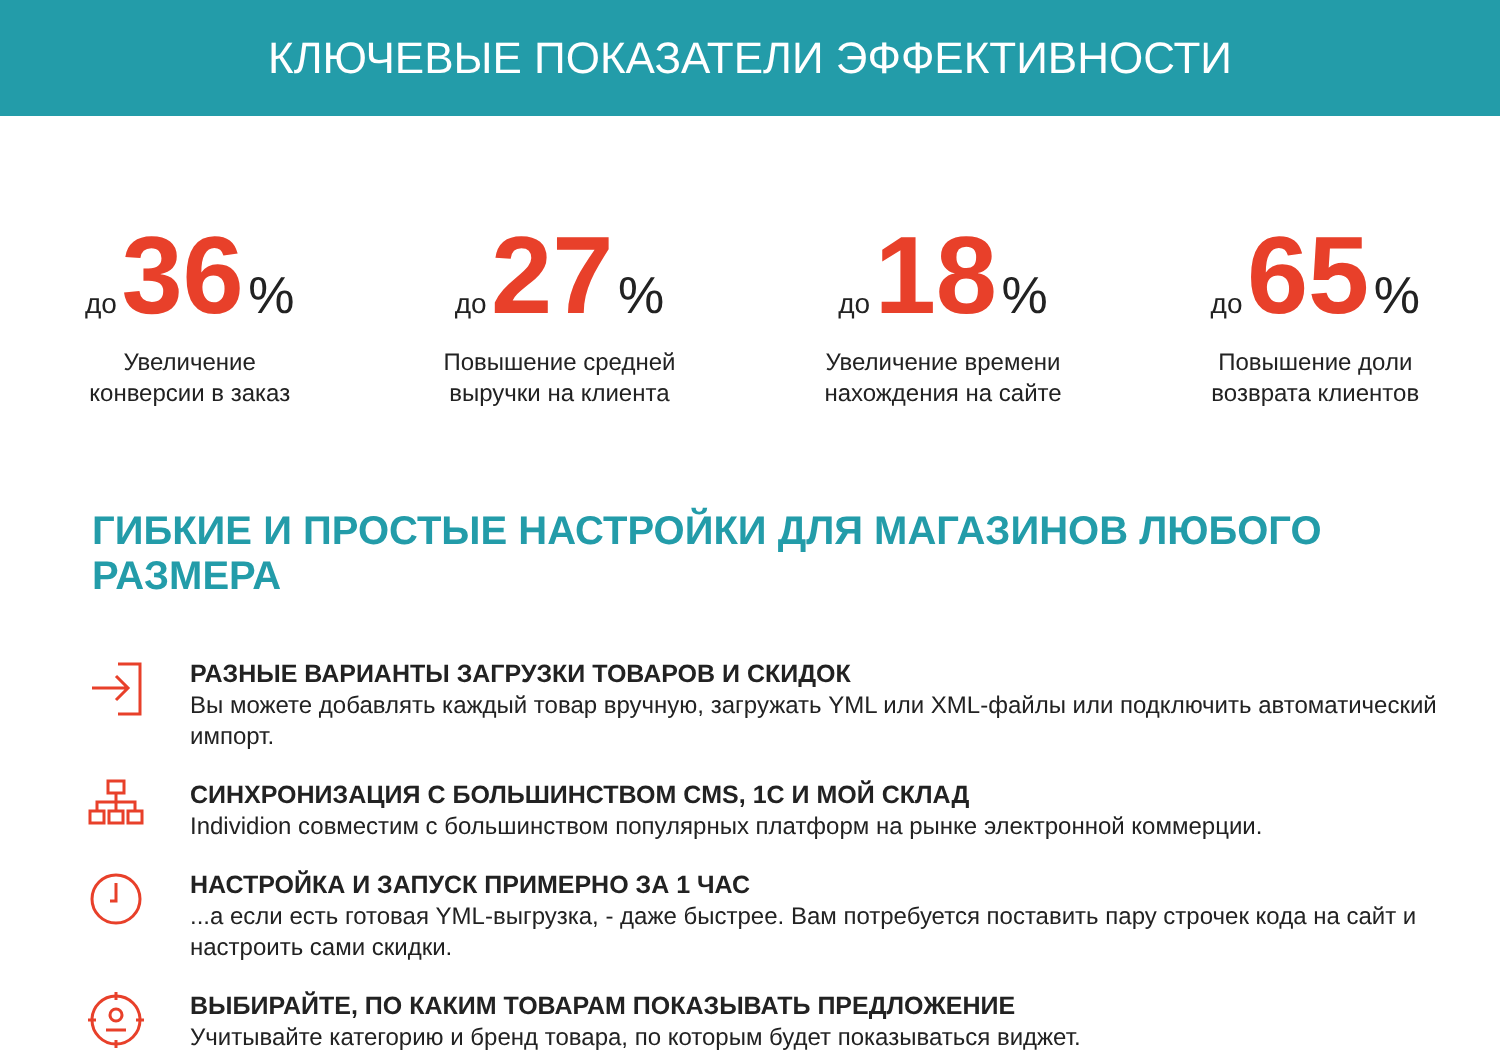КЛЮЧЕВЫЕ ПОКАЗАТЕЛИ ЭФФЕКТИВНОСТИ
до 36 %
Увеличение
конверсии в заказ
до 27 %
Повышение средней
выручки на клиента
до 18 %
Увеличение времени
нахождения на сайте
до 65 %
Повышение доли
возврата клиентов
ГИБКИЕ И ПРОСТЫЕ НАСТРОЙКИ ДЛЯ МАГАЗИНОВ ЛЮБОГО РАЗМЕРА
РАЗНЫЕ ВАРИАНТЫ ЗАГРУЗКИ ТОВАРОВ И СКИДОК
Вы можете добавлять каждый товар вручную, загружать YML или XML-файлы или подключить автоматический импорт.
СИНХРОНИЗАЦИЯ С БОЛЬШИНСТВОМ CMS, 1С И МОЙ СКЛАД
Individion совместим с большинством популярных платформ на рынке электронной коммерции.
НАСТРОЙКА И ЗАПУСК ПРИМЕРНО ЗА 1 ЧАС
...а если есть готовая YML-выгрузка, - даже быстрее. Вам потребуется поставить пару строчек кода на сайт и настроить сами скидки.
ВЫБИРАЙТЕ, ПО КАКИМ ТОВАРАМ ПОКАЗЫВАТЬ ПРЕДЛОЖЕНИЕ
Учитывайте категорию и бренд товара, по которым будет показываться виджет.